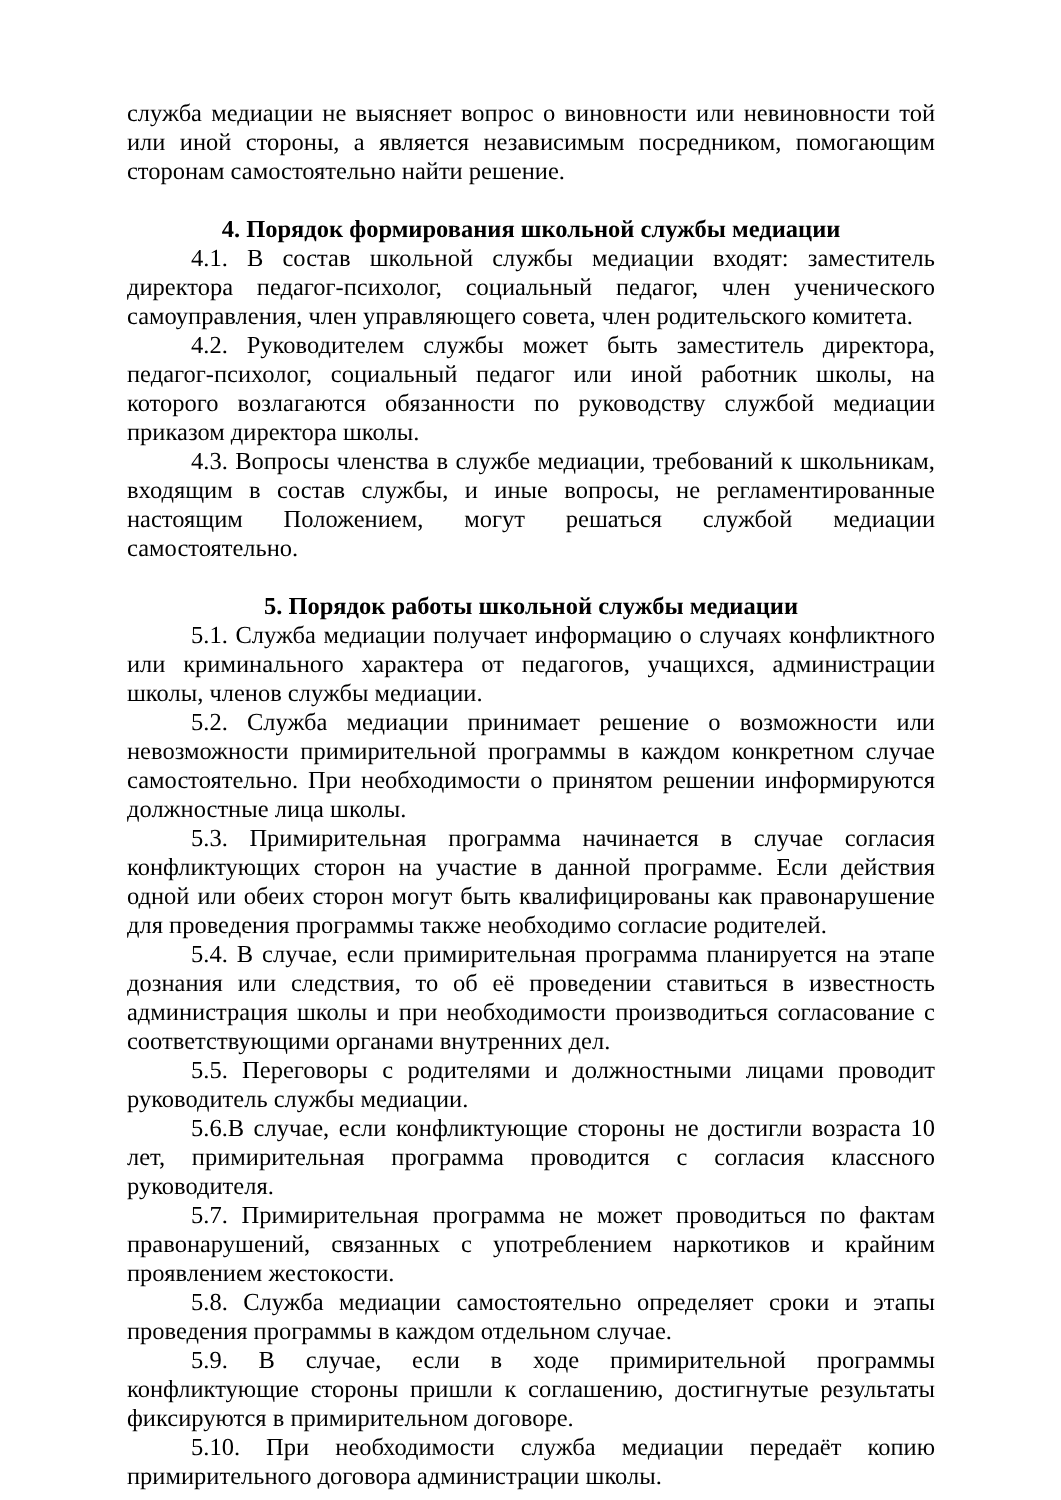служба медиации не выясняет вопрос о виновности или невиновности той или иной стороны, а является независимым посредником, помогающим сторонам самостоятельно найти решение.
4. Порядок формирования школьной службы медиации
4.1. В состав школьной службы медиации входят: заместитель директора педагог-психолог, социальный педагог, член ученического самоуправления, член управляющего совета, член родительского комитета.
4.2. Руководителем службы может быть заместитель директора, педагог-психолог, социальный педагог или иной работник школы, на которого возлагаются обязанности по руководству службой медиации приказом директора школы.
4.3. Вопросы членства в службе медиации, требований к школьникам, входящим в состав службы, и иные вопросы, не регламентированные настоящим Положением, могут решаться службой медиации самостоятельно.
5. Порядок работы школьной службы медиации
5.1. Служба медиации получает информацию о случаях конфликтного или криминального характера от педагогов, учащихся, администрации школы, членов службы медиации.
5.2. Служба медиации принимает решение о возможности или невозможности примирительной программы в каждом конкретном случае самостоятельно. При необходимости о принятом решении информируются должностные лица школы.
5.3. Примирительная программа начинается в случае согласия конфликтующих сторон на участие в данной программе. Если действия одной или обеих сторон могут быть квалифицированы как правонарушение для проведения программы также необходимо согласие родителей.
5.4. В случае, если примирительная программа планируется на этапе дознания или следствия, то об её проведении ставиться в известность администрация школы и при необходимости производиться согласование с соответствующими органами внутренних дел.
5.5. Переговоры с родителями и должностными лицами проводит руководитель службы медиации.
5.6.В случае, если конфликтующие стороны не достигли возраста 10 лет, примирительная программа проводится с согласия классного руководителя.
5.7. Примирительная программа не может проводиться по фактам правонарушений, связанных с употреблением наркотиков и крайним проявлением жестокости.
5.8. Служба медиации самостоятельно определяет сроки и этапы проведения программы в каждом отдельном случае.
5.9. В случае, если в ходе примирительной программы конфликтующие стороны пришли к соглашению, достигнутые результаты фиксируются в примирительном договоре.
5.10. При необходимости служба медиации передаёт копию примирительного договора администрации школы.